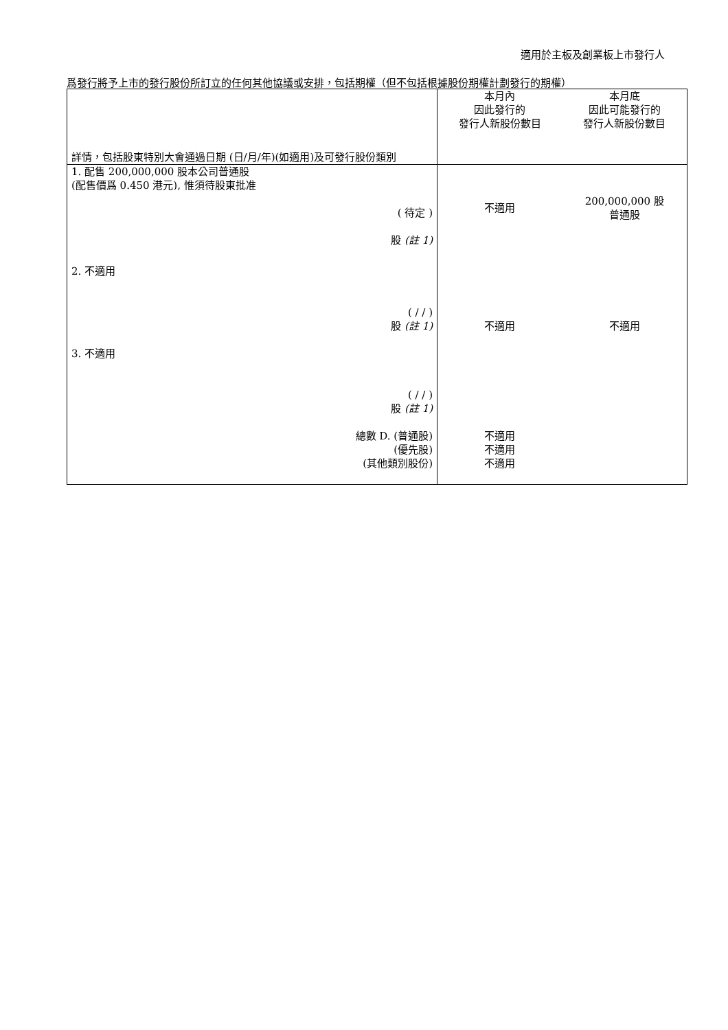適用於主板及創業板上市發行人
爲發行將予上市的發行股份所訂立的任何其他協議或安排，包括期權（但不包括根據股份期權計劃發行的期權）
| 詳情，包括股東特別大會通過日期 (日/月/年)(如適用)及可發行股份類別 | 本月內 因此發行的 發行人新股份數目 | 本月底 因此可能發行的 發行人新股份數目 |
| 1. 配售 200,000,000 股本公司普通股 (配售價爲 0.450 港元), 惟須待股東批准 ( 待定 ) 股 (註 1) | 不適用 | 200,000,000 股 普通股 |
| 2. 不適用 ( / / ) 股 (註 1) | 不適用 | 不適用 |
| 3. 不適用 ( / / ) 股 (註 1) | | |
| 總數 D. (普通股) (優先股) (其他類別股份) | 不適用 不適用 不適用 | |